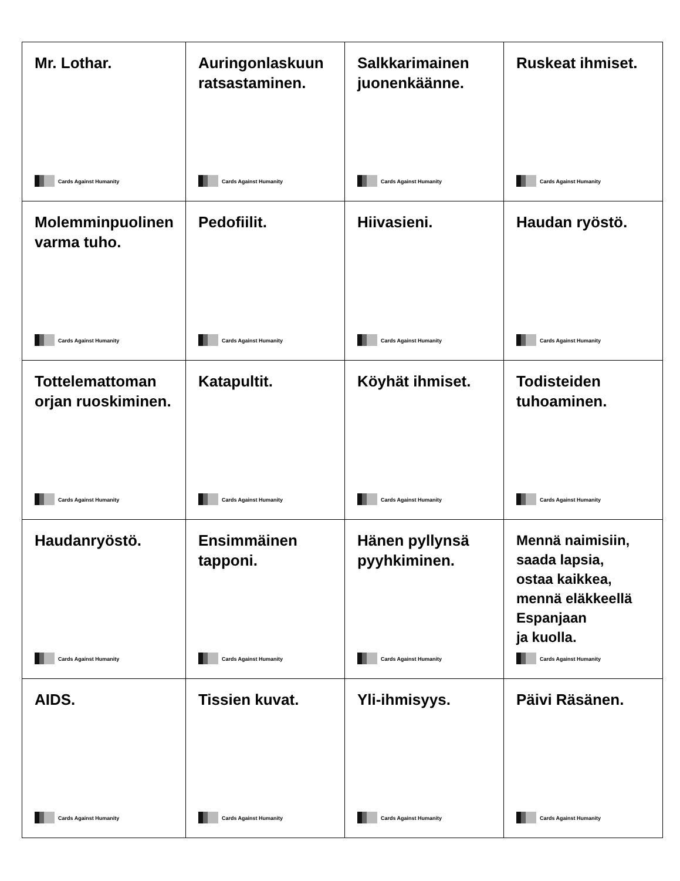| Mr. Lothar. Cards Against Humanity | Auringonlaskuun ratsastaminen. Cards Against Humanity | Salkkarimainen juonenkäänne. Cards Against Humanity | Ruskeat ihmiset. Cards Against Humanity |
| Molemminpuolinen varma tuho. Cards Against Humanity | Pedofiilit. Cards Against Humanity | Hiivasieni. Cards Against Humanity | Haudan ryöstö. Cards Against Humanity |
| Tottelemattoman orjan ruoskiminen. Cards Against Humanity | Katapultit. Cards Against Humanity | Köyhät ihmiset. Cards Against Humanity | Todisteiden tuhoaminen. Cards Against Humanity |
| Haudanryöstö. Cards Against Humanity | Ensimmäinen tapponi. Cards Against Humanity | Hänen pyllynsä pyyhkiminen. Cards Against Humanity | Mennä naimisiin, saada lapsia, ostaa kaikkea, mennä eläkkeellä Espanjaan ja kuolla. Cards Against Humanity |
| AIDS. Cards Against Humanity | Tissien kuvat. Cards Against Humanity | Yli-ihmisyys. Cards Against Humanity | Päivi Räsänen. Cards Against Humanity |